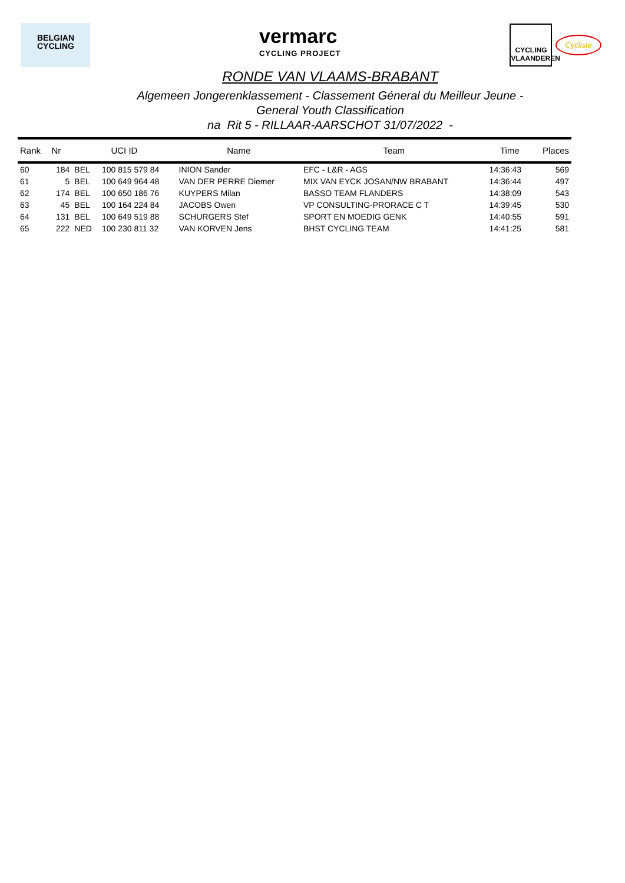BELGIAN
CYCLING
vermarc
CYCLING PROJECT
CYCLING
VLAANDEREN
Cycliste
RONDE VAN VLAAMS-BRABANT
Algemeen Jongerenklassement - Classement Géneral du Meilleur Jeune -
General Youth Classification
na Rit 5 - RILLAAR-AARSCHOT 31/07/2022 -
| Rank | Nr | UCI ID | | Name | Team | Time | Places |
| --- | --- | --- | --- | --- | --- | --- | --- |
| 60 | 184 | BEL | 100 815 579 84 | INION Sander | EFC - L&R - AGS | 14:36:43 | 569 |
| 61 | 5 | BEL | 100 649 964 48 | VAN DER PERRE Diemer | MIX VAN EYCK JOSAN/NW BRABANT | 14:36:44 | 497 |
| 62 | 174 | BEL | 100 650 186 76 | KUYPERS Milan | BASSO TEAM FLANDERS | 14:38:09 | 543 |
| 63 | 45 | BEL | 100 164 224 84 | JACOBS Owen | VP CONSULTING-PRORACE C T | 14:39:45 | 530 |
| 64 | 131 | BEL | 100 649 519 88 | SCHURGERS Stef | SPORT EN MOEDIG GENK | 14:40:55 | 591 |
| 65 | 222 | NED | 100 230 811 32 | VAN KORVEN Jens | BHST CYCLING TEAM | 14:41:25 | 581 |